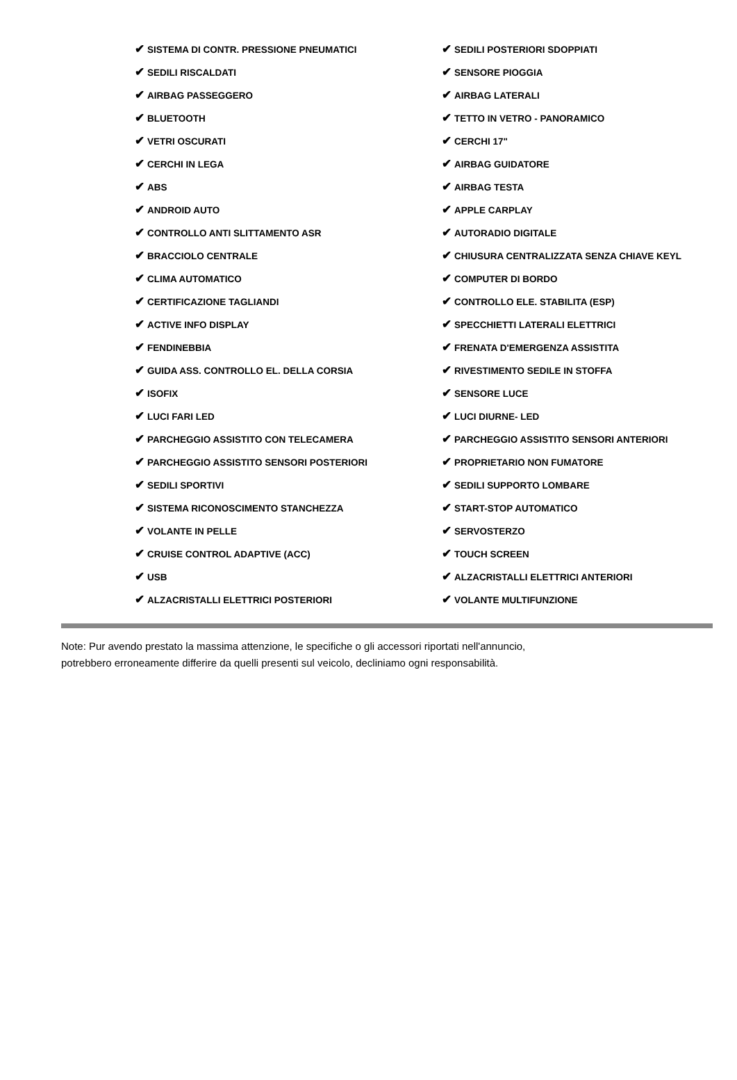| ✔ SISTEMA DI CONTR. PRESSIONE PNEUMATICI | ✔ SEDILI POSTERIORI SDOPPIATI |
| ✔ SEDILI RISCALDATI | ✔ SENSORE PIOGGIA |
| ✔ AIRBAG PASSEGGERO | ✔ AIRBAG LATERALI |
| ✔ BLUETOOTH | ✔ TETTO IN VETRO - PANORAMICO |
| ✔ VETRI OSCURATI | ✔ CERCHI 17" |
| ✔ CERCHI IN LEGA | ✔ AIRBAG GUIDATORE |
| ✔ ABS | ✔ AIRBAG TESTA |
| ✔ ANDROID AUTO | ✔ APPLE CARPLAY |
| ✔ CONTROLLO ANTI SLITTAMENTO ASR | ✔ AUTORADIO DIGITALE |
| ✔ BRACCIOLO CENTRALE | ✔ CHIUSURA CENTRALIZZATA SENZA CHIAVE KEYL |
| ✔ CLIMA AUTOMATICO | ✔ COMPUTER DI BORDO |
| ✔ CERTIFICAZIONE TAGLIANDI | ✔ CONTROLLO ELE. STABILITA (ESP) |
| ✔ ACTIVE INFO DISPLAY | ✔ SPECCHIETTI LATERALI ELETTRICI |
| ✔ FENDINEBBIA | ✔ FRENATA D'EMERGENZA ASSISTITA |
| ✔ GUIDA ASS. CONTROLLO EL. DELLA CORSIA | ✔ RIVESTIMENTO SEDILE IN STOFFA |
| ✔ ISOFIX | ✔ SENSORE LUCE |
| ✔ LUCI FARI LED | ✔ LUCI DIURNE- LED |
| ✔ PARCHEGGIO ASSISTITO CON TELECAMERA | ✔ PARCHEGGIO ASSISTITO SENSORI ANTERIORI |
| ✔ PARCHEGGIO ASSISTITO SENSORI POSTERIORI | ✔ PROPRIETARIO NON FUMATORE |
| ✔ SEDILI SPORTIVI | ✔ SEDILI SUPPORTO LOMBARE |
| ✔ SISTEMA RICONOSCIMENTO STANCHEZZA | ✔ START-STOP AUTOMATICO |
| ✔ VOLANTE IN PELLE | ✔ SERVOSTERZO |
| ✔ CRUISE CONTROL ADAPTIVE (ACC) | ✔ TOUCH SCREEN |
| ✔ USB | ✔ ALZACRISTALLI ELETTRICI ANTERIORI |
| ✔ ALZACRISTALLI ELETTRICI POSTERIORI | ✔ VOLANTE MULTIFUNZIONE |
Note: Pur avendo prestato la massima attenzione, le specifiche o gli accessori riportati nell'annuncio,
potrebbero erroneamente differire da quelli presenti sul veicolo, decliniamo ogni responsabilità.